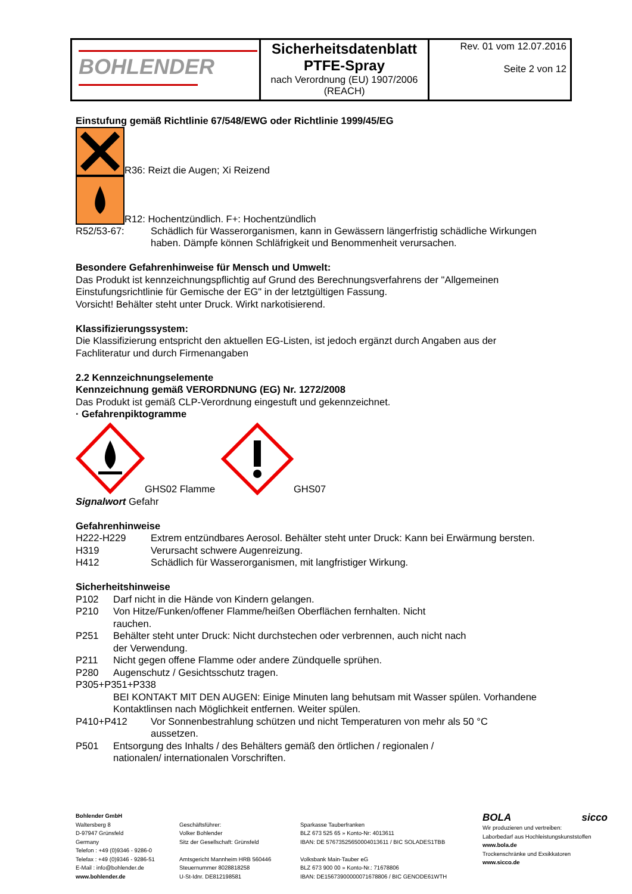| BOHLENDER | Sicherheitsdatenblatt PTFE-Spray nach Verordnung (EU) 1907/2006 (REACH) | Rev. 01 vom 12.07.2016 Seite 2 von 12 |
Einstufung gemäß Richtlinie 67/548/EWG oder Richtlinie 1999/45/EG
R36: Reizt die Augen; Xi Reizend
R12: Hochentzündlich. F+: Hochentzündlich
R52/53-67: Schädlich für Wasserorganismen, kann in Gewässern längerfristig schädliche Wirkungen haben. Dämpfe können Schläfrigkeit und Benommenheit verursachen.
Besondere Gefahrenhinweise für Mensch und Umwelt:
Das Produkt ist kennzeichnungspflichtig auf Grund des Berechnungsverfahrens der "Allgemeinen Einstufungsrichtlinie für Gemische der EG" in der letztgültigen Fassung.
Vorsicht! Behälter steht unter Druck. Wirkt narkotisierend.
Klassifizierungssystem:
Die Klassifizierung entspricht den aktuellen EG-Listen, ist jedoch ergänzt durch Angaben aus der Fachliteratur und durch Firmenangaben
2.2 Kennzeichnungselemente
Kennzeichnung gemäß VERORDNUNG (EG) Nr. 1272/2008
Das Produkt ist gemäß CLP-Verordnung eingestuft und gekennzeichnet.
· Gefahrenpiktogramme
GHS02 Flamme GHS07
Signalwort Gefahr
Gefahrenhinweise
H222-H229 Extrem entzündbares Aerosol. Behälter steht unter Druck: Kann bei Erwärmung bersten.
H319 Verursacht schwere Augenreizung.
H412 Schädlich für Wasserorganismen, mit langfristiger Wirkung.
Sicherheitshinweise
P102 Darf nicht in die Hände von Kindern gelangen.
P210 Von Hitze/Funken/offener Flamme/heißen Oberflächen fernhalten. Nicht rauchen.
P251 Behälter steht unter Druck: Nicht durchstechen oder verbrennen, auch nicht nach der Verwendung.
P211 Nicht gegen offene Flamme oder andere Zündquelle sprühen.
P280 Augenschutz / Gesichtsschutz tragen.
P305+P351+P338
BEI KONTAKT MIT DEN AUGEN: Einige Minuten lang behutsam mit Wasser spülen. Vorhandene Kontaktlinsen nach Möglichkeit entfernen. Weiter spülen.
P410+P412 Vor Sonnenbestrahlung schützen und nicht Temperaturen von mehr als 50 °C aussetzen.
P501 Entsorgung des Inhalts / des Behälters gemäß den örtlichen / regionalen / nationalen/ internationalen Vorschriften.
Bohlender GmbH
Waltersberg 8
D-97947 Grünsfeld
Germany
Telefon : +49 (0)9346 - 9286-0
Telefax : +49 (0)9346 - 9286-51
E-Mail : info@bohlender.de
www.bohlender.de
Geschäftsführer:
Volker Bohlender
Sitz der Gesellschaft: Grünsfeld
Amtsgericht Mannheim HRB 560446
Steuernummer 8028818258
U-St-Idnr. DE812198581
Sparkasse Tauberfranken
BLZ 673 525 65 » Konto-Nr: 4013611
IBAN: DE 57673525650004013611 / BIC SOLADES1TBB
Volksbank Main-Tauber eG
BLZ 673 900 00 » Konto-Nr.: 71678806
IBAN: DE15673900000071678806 / BIC GENODE61WTH
BOLA sicco
Wir produzieren und vertreiben:
Laborbedarf aus Hochleistungskunststoffen
www.bola.de
Trockenschränke und Exsikkatoren
www.sicco.de